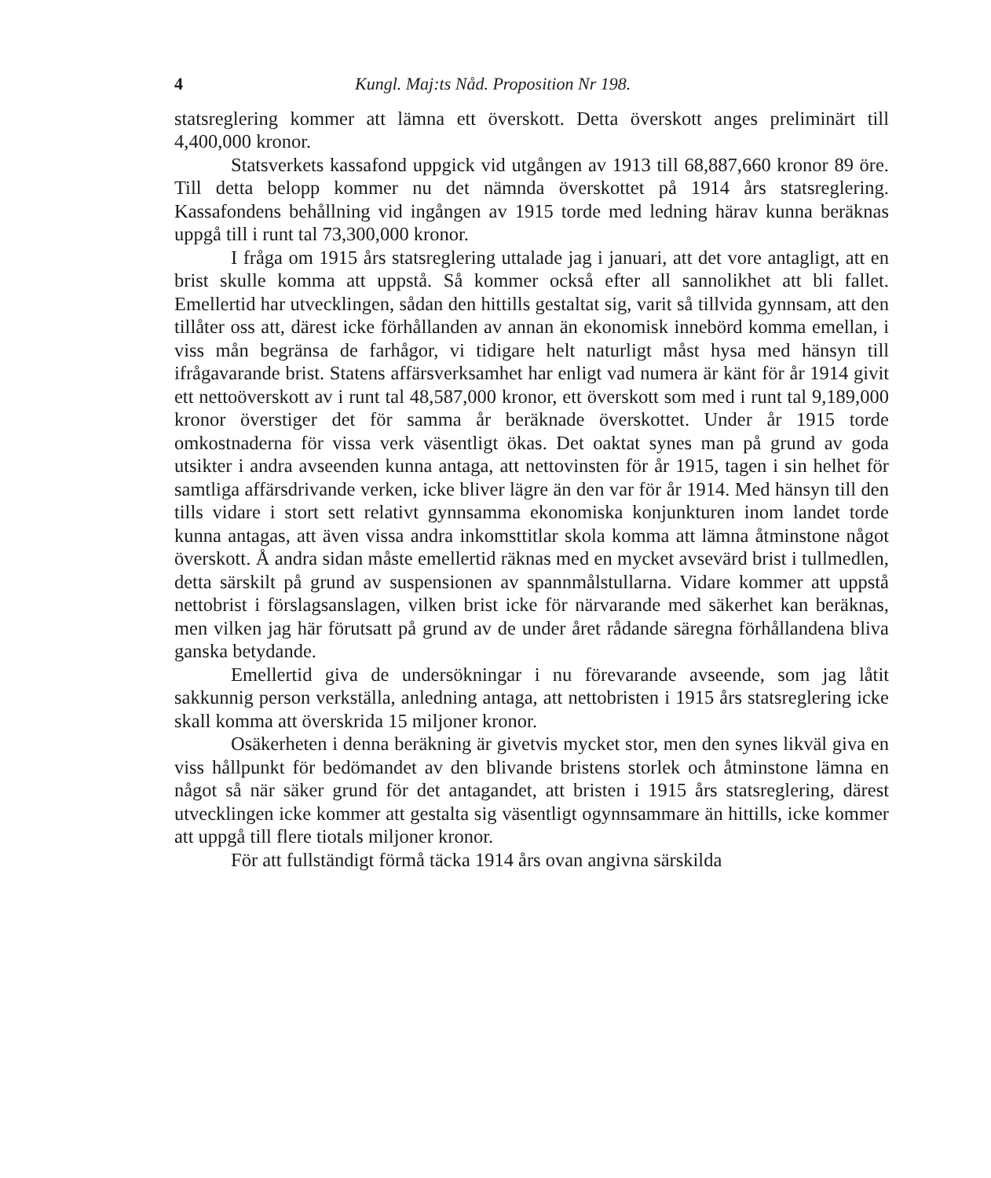4 Kungl. Maj:ts Nåd. Proposition Nr 198.
statsreglering kommer att lämna ett överskott. Detta överskott anges preliminärt till 4,400,000 kronor.
Statsverkets kassafond uppgick vid utgången av 1913 till 68,887,660 kronor 89 öre. Till detta belopp kommer nu det nämnda överskottet på 1914 års statsreglering. Kassafondens behållning vid ingången av 1915 torde med ledning härav kunna beräknas uppgå till i runt tal 73,300,000 kronor.
I fråga om 1915 års statsreglering uttalade jag i januari, att det vore antagligt, att en brist skulle komma att uppstå. Så kommer också efter all sannolikhet att bli fallet. Emellertid har utvecklingen, sådan den hittills gestaltat sig, varit så tillvida gynnsam, att den tillåter oss att, därest icke förhållanden av annan än ekonomisk innebörd komma emellan, i viss mån begränsa de farhågor, vi tidigare helt naturligt måst hysa med hänsyn till ifrågavarande brist. Statens affärsverksamhet har enligt vad numera är känt för år 1914 givit ett nettoöverskott av i runt tal 48,587,000 kronor, ett överskott som med i runt tal 9,189,000 kronor överstiger det för samma år beräknade överskottet. Under år 1915 torde omkostnaderna för vissa verk väsentligt ökas. Det oaktat synes man på grund av goda utsikter i andra avseenden kunna antaga, att nettovinsten för år 1915, tagen i sin helhet för samtliga affärsdrivande verken, icke bliver lägre än den var för år 1914. Med hänsyn till den tills vidare i stort sett relativt gynnsamma ekonomiska konjunkturen inom landet torde kunna antagas, att även vissa andra inkomsttitlar skola komma att lämna åtminstone något överskott. Å andra sidan måste emellertid räknas med en mycket avsevärd brist i tullmedlen, detta särskilt på grund av suspensionen av spannmålstullarna. Vidare kommer att uppstå nettobrist i förslagsanslagen, vilken brist icke för närvarande med säkerhet kan beräknas, men vilken jag här förutsatt på grund av de under året rådande säregna förhållandena bliva ganska betydande.
Emellertid giva de undersökningar i nu förevarande avseende, som jag låtit sakkunnig person verkställa, anledning antaga, att nettobristen i 1915 års statsreglering icke skall komma att överskrida 15 miljoner kronor.
Osäkerheten i denna beräkning är givetvis mycket stor, men den synes likväl giva en viss hållpunkt för bedömandet av den blivande bristens storlek och åtminstone lämna en något så när säker grund för det antagandet, att bristen i 1915 års statsreglering, därest utvecklingen icke kommer att gestalta sig väsentligt ogynnsammare än hittills, icke kommer att uppgå till flere tiotals miljoner kronor.
För att fullständigt förmå täcka 1914 års ovan angivna särskilda